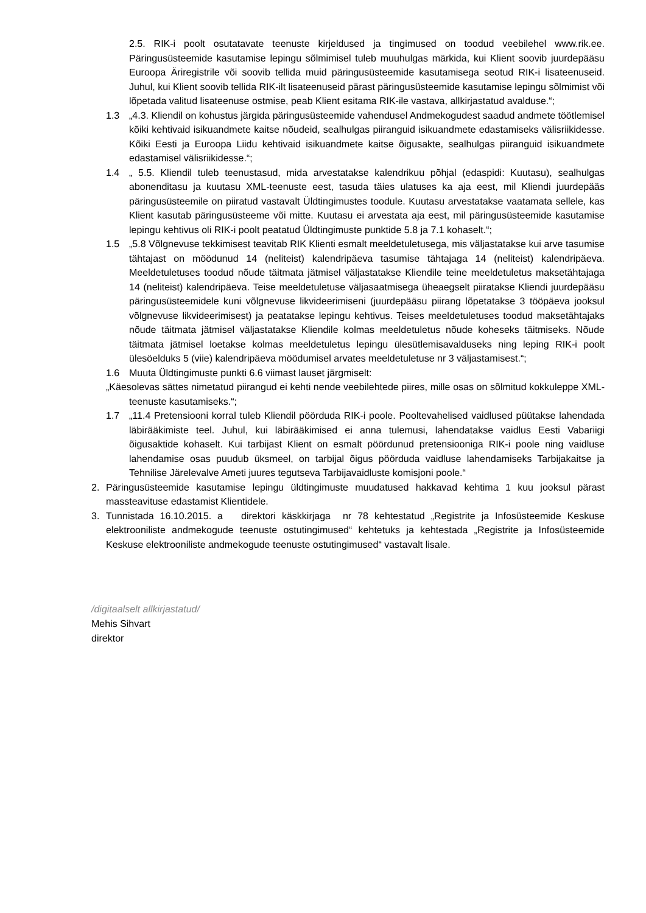2.5. RIK-i poolt osutatavate teenuste kirjeldused ja tingimused on toodud veebilehel www.rik.ee. Päringusüsteemide kasutamise lepingu sõlmimisel tuleb muuhulgas märkida, kui Klient soovib juurdepääsu Euroopa Äriregistrile või soovib tellida muid päringusüsteemide kasutamisega seotud RIK-i lisateenuseid. Juhul, kui Klient soovib tellida RIK-ilt lisateenuseid pärast päringusüsteemide kasutamise lepingu sõlmimist või lõpetada valitud lisateenuse ostmise, peab Klient esitama RIK-ile vastava, allkirjastatud avalduse.“;
1.3 „4.3. Kliendil on kohustus järgida päringusüsteemide vahendusel Andmekogudest saadud andmete töötlemisel kõiki kehtivaid isikuandmete kaitse nõudeid, sealhulgas piiranguid isikuandmete edastamiseks välisriikidesse. Kõiki Eesti ja Euroopa Liidu kehtivaid isikuandmete kaitse õigusakte, sealhulgas piiranguid isikuandmete edastamisel välisriikidesse.“;
1.4 „ 5.5. Kliendil tuleb teenustasud, mida arvestatakse kalendrikuu põhjal (edaspidi: Kuutasu), sealhulgas abonenditasu ja kuutasu XML-teenuste eest, tasuda täies ulatuses ka aja eest, mil Kliendi juurdepääs päringusüsteemile on piiratud vastavalt Üldtingimustes toodule. Kuutasu arvestatakse vaatamata sellele, kas Klient kasutab päringusüsteeme või mitte. Kuutasu ei arvestata aja eest, mil päringusüsteemide kasutamise lepingu kehtivus oli RIK-i poolt peatatud Üldtingimuste punktide 5.8 ja 7.1 kohaselt.“;
1.5 „5.8 Võlgnevuse tekkimisest teavitab RIK Klienti esmalt meeldetuletusega, mis väljastatakse kui arve tasumise tähtajast on möödunud 14 (neliteist) kalendripäeva tasumise tähtajaga 14 (neliteist) kalendripäeva. Meeldetuletuses toodud nõude täitmata jätmisel väljastatakse Kliendile teine meeldetuletus maksetähtajaga 14 (neliteist) kalendripäeva. Teise meeldetuletuse väljasaatmisega üheaegselt piiratakse Kliendi juurdepääsu päringusüsteemidele kuni võlgnevuse likvideerimiseni (juurdepääsu piirang lõpetatakse 3 tööpäeva jooksul võlgnevuse likvideerimisest) ja peatatakse lepingu kehtivus. Teises meeldetuletuses toodud maksetähtajaks nõude täitmata jätmisel väljastatakse Kliendile kolmas meeldetuletus nõude koheseks täitmiseks. Nõude täitmata jätmisel loetakse kolmas meeldetuletus lepingu ülesütlemisavalduseks ning leping RIK-i poolt ülesöelduks 5 (viie) kalendripäeva möödumisel arvates meeldetuletuse nr 3 väljastamisest.“;
1.6 Muuta Üldtingimuste punkti 6.6 viimast lauset järgmiselt:
„Käesolevas sättes nimetatud piirangud ei kehti nende veebilehtede piires, mille osas on sõlmitud kokkuleppe XML-teenuste kasutamiseks.“;
1.7 „11.4 Pretensiooni korral tuleb Kliendil pöörduda RIK-i poole. Pooltevahelised vaidlused püütakse lahendada läbirääkimiste teel. Juhul, kui läbirääkimised ei anna tulemusi, lahendatakse vaidlus Eesti Vabariigi õigusaktide kohaselt. Kui tarbijast Klient on esmalt pöördunud pretensiooniga RIK-i poole ning vaidluse lahendamise osas puudub üksmeel, on tarbijal õigus pöörduda vaidluse lahendamiseks Tarbijakaitse ja Tehnilise Järelevalve Ameti juures tegutseva Tarbijavaidluste komisjoni poole.“
2. Päringusüsteemide kasutamise lepingu üldtingimuste muudatused hakkavad kehtima 1 kuu jooksul pärast massteavituse edastamist Klientidele.
3. Tunnistada 16.10.2015. a direktori käskkirjaga nr 78 kehtestatud „Registrite ja Infosüsteemide Keskuse elektrooniliste andmekogude teenuste ostutingimused“ kehtetuks ja kehtestada „Registrite ja Infosüsteemide Keskuse elektrooniliste andmekogude teenuste ostutingimused“ vastavalt lisale.
/digitaalselt allkirjastatud/
Mehis Sihvart
direktor